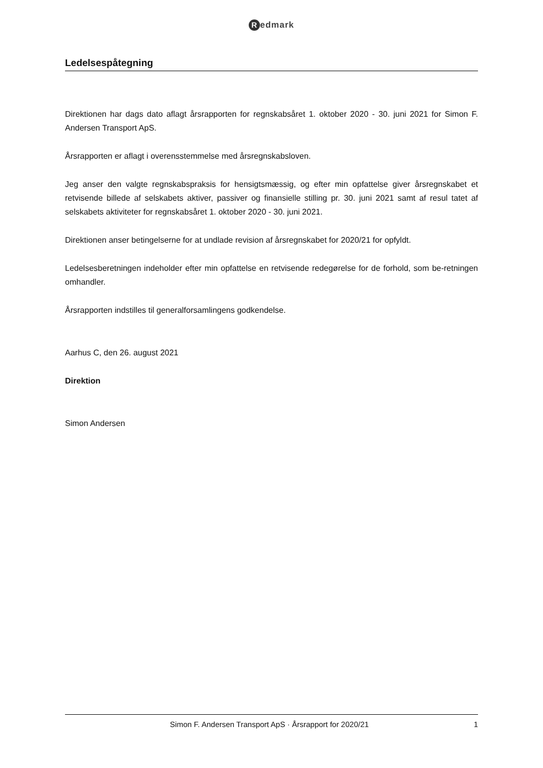Redmark
Ledelsespåtegning
Direktionen har dags dato aflagt årsrapporten for regnskabsåret 1. oktober 2020 - 30. juni 2021 for Simon F. Andersen Transport ApS.
Årsrapporten er aflagt i overensstemmelse med årsregnskabsloven.
Jeg anser den valgte regnskabspraksis for hensigtsmæssig, og efter min opfattelse giver årsregnskabet et retvisende billede af selskabets aktiver, passiver og finansielle stilling pr. 30. juni 2021 samt af resul tatet af selskabets aktiviteter for regnskabsåret 1. oktober 2020 - 30. juni 2021.
Direktionen anser betingelserne for at undlade revision af årsregnskabet for 2020/21 for opfyldt.
Ledelsesberetningen indeholder efter min opfattelse en retvisende redegørelse for de forhold, som be-retningen omhandler.
Årsrapporten indstilles til generalforsamlingens godkendelse.
Aarhus C, den 26. august 2021
Direktion
Simon Andersen
Simon F. Andersen Transport ApS · Årsrapport for 2020/21 1